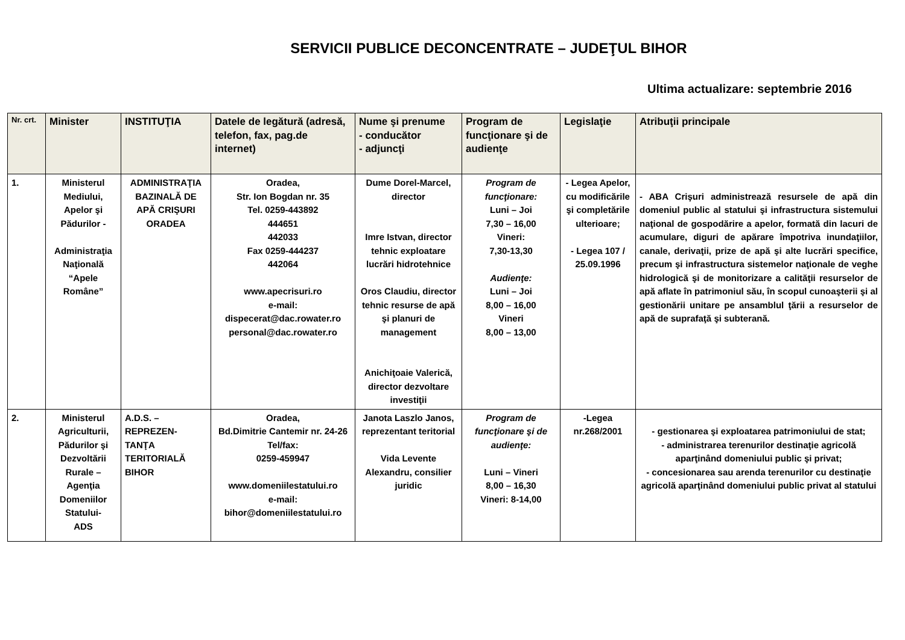SERVICII PUBLICE DECONCENTRATE – JUDEŢUL BIHOR
Ultima actualizare: septembrie 2016
| Nr. crt. | Minister | INSTITUŢIA | Datele de legătură (adresă, telefon, fax, pag.de internet) | Nume şi prenume - conducător - adjuncţi | Program de funcţionare şi de audienţe | Legislaţie | Atribuţii principale |
| --- | --- | --- | --- | --- | --- | --- | --- |
| 1. | Ministerul Mediului, Apelor şi Pădurilor - Administraţia Naţională “Apele Române” | ADMINISTRAŢIA BAZINALĂ DE APĂ CRIŞURI ORADEA | Oradea, Str. Ion Bogdan nr. 35 Tel. 0259-443892 444651 442033 Fax 0259-444237 442064 www.apecrisuri.ro e-mail: dispecerat@dac.rowater.ro personal@dac.rowater.ro | Dume Dorel-Marcel, director Imre Istvan, director tehnic exploatare lucrări hidrotehnice Oros Claudiu, director tehnic resurse de apă şi planuri de management Anichiţoaie Valerică, director dezvoltare investiţii | Program de funcţionare: Luni – Joi 7,30 – 16,00 Vineri: 7,30-13,30 Audienţe: Luni – Joi 8,00 – 16,00 Vineri 8,00 – 13,00 | - Legea Apelor, cu modificările şi completările ulterioare; - Legea 107 / 25.09.1996 | - ABA Crişuri administrează resursele de apă din domeniul public al statului şi infrastructura sistemului naţional de gospodărire a apelor, formată din lacuri de acumulare, diguri de apărare împotriva inundaţiilor, canale, derivaţii, prize de apă şi alte lucrări specifice, precum şi infrastructura sistemelor naţionale de veghe hidrologică şi de monitorizare a calităţii resurselor de apă aflate în patrimoniul său, în scopul cunoaşterii şi al gestionării unitare pe ansamblul ţării a resurselor de apă de suprafaţă şi subterană. |
| 2. | Ministerul Agriculturii, Pădurilor şi Dezvoltării Rurale – Agenţia Domeniilor Statului- ADS | A.D.S. – REPREZEN-TANŢA TERITORIALĂ BIHOR | Oradea, Bd.Dimitrie Cantemir nr. 24-26 Tel/fax: 0259-459947 www.domeniilestatului.ro e-mail: bihor@domeniilestatului.ro | Janota Laszlo Janos, reprezentant teritorial Vida Levente Alexandru, consilier juridic | Program de funcţionare şi de audienţe: Luni – Vineri 8,00 – 16,30 Vineri: 8-14,00 | -Legea nr.268/2001 | - gestionarea şi exploatarea patrimoniului de stat; - administrarea terenurilor destinaţie agricolă aparţinând domeniului public şi privat; - concesionarea sau arenda terenurilor cu destinaţie agricolă aparţinând domeniului public privat al statului |